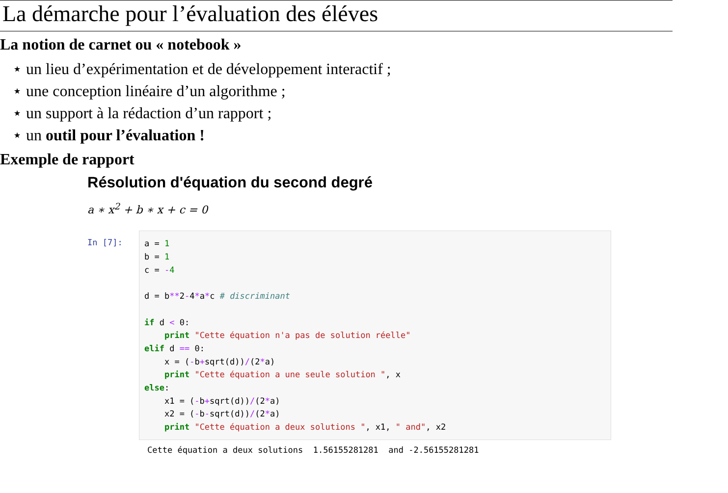La démarche pour l’évaluation des éléves
La notion de carnet ou « notebook »
⋆ un lieu d’expérimentation et de développement interactif ;
⋆ une conception linéaire d’un algorithme ;
⋆ un support à la rédaction d’un rapport ;
⋆ un outil pour l’évaluation !
Exemple de rapport
Résolution d'équation du second degré
a ∗ x<sup>2</sup> + b ∗ x + c = 0
In [7]:
a = 1
b = 1
c = -4

d = b**2-4*a*c # discriminant

if d < 0:
    print "Cette équation n'a pas de solution réelle"
elif d == 0:
    x = (-b+sqrt(d))/(2*a)
    print "Cette équation a une seule solution ", x
else:
    x1 = (-b+sqrt(d))/(2*a)
    x2 = (-b-sqrt(d))/(2*a)
    print "Cette équation a deux solutions ", x1, " and", x2
Cette équation a deux solutions 1.56155281281 and -2.56155281281